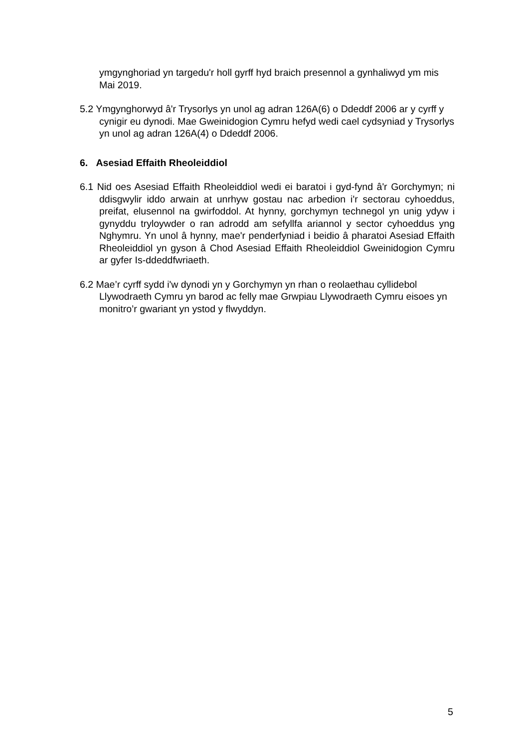ymgynghoriad yn targedu'r holl gyrff hyd braich presennol a gynhaliwyd ym mis Mai 2019.
5.2 Ymgynghorwyd â'r Trysorlys yn unol ag adran 126A(6) o Ddeddf 2006 ar y cyrff y cynigir eu dynodi. Mae Gweinidogion Cymru hefyd wedi cael cydsyniad y Trysorlys yn unol ag adran 126A(4) o Ddeddf 2006.
6. Asesiad Effaith Rheoleiddiol
6.1 Nid oes Asesiad Effaith Rheoleiddiol wedi ei baratoi i gyd-fynd â'r Gorchymyn; ni ddisgwylir iddo arwain at unrhyw gostau nac arbedion i'r sectorau cyhoeddus, preifat, elusennol na gwirfoddol. At hynny, gorchymyn technegol yn unig ydyw i gynyddu tryloywder o ran adrodd am sefyllfa ariannol y sector cyhoeddus yng Nghymru. Yn unol â hynny, mae'r penderfyniad i beidio â pharatoi Asesiad Effaith Rheoleiddiol yn gyson â Chod Asesiad Effaith Rheoleiddiol Gweinidogion Cymru ar gyfer Is-ddeddfwriaeth.
6.2 Mae’r cyrff sydd i'w dynodi yn y Gorchymyn yn rhan o reolaethau cyllidebol Llywodraeth Cymru yn barod ac felly mae Grwpiau Llywodraeth Cymru eisoes yn monitro’r gwariant yn ystod y flwyddyn.
5